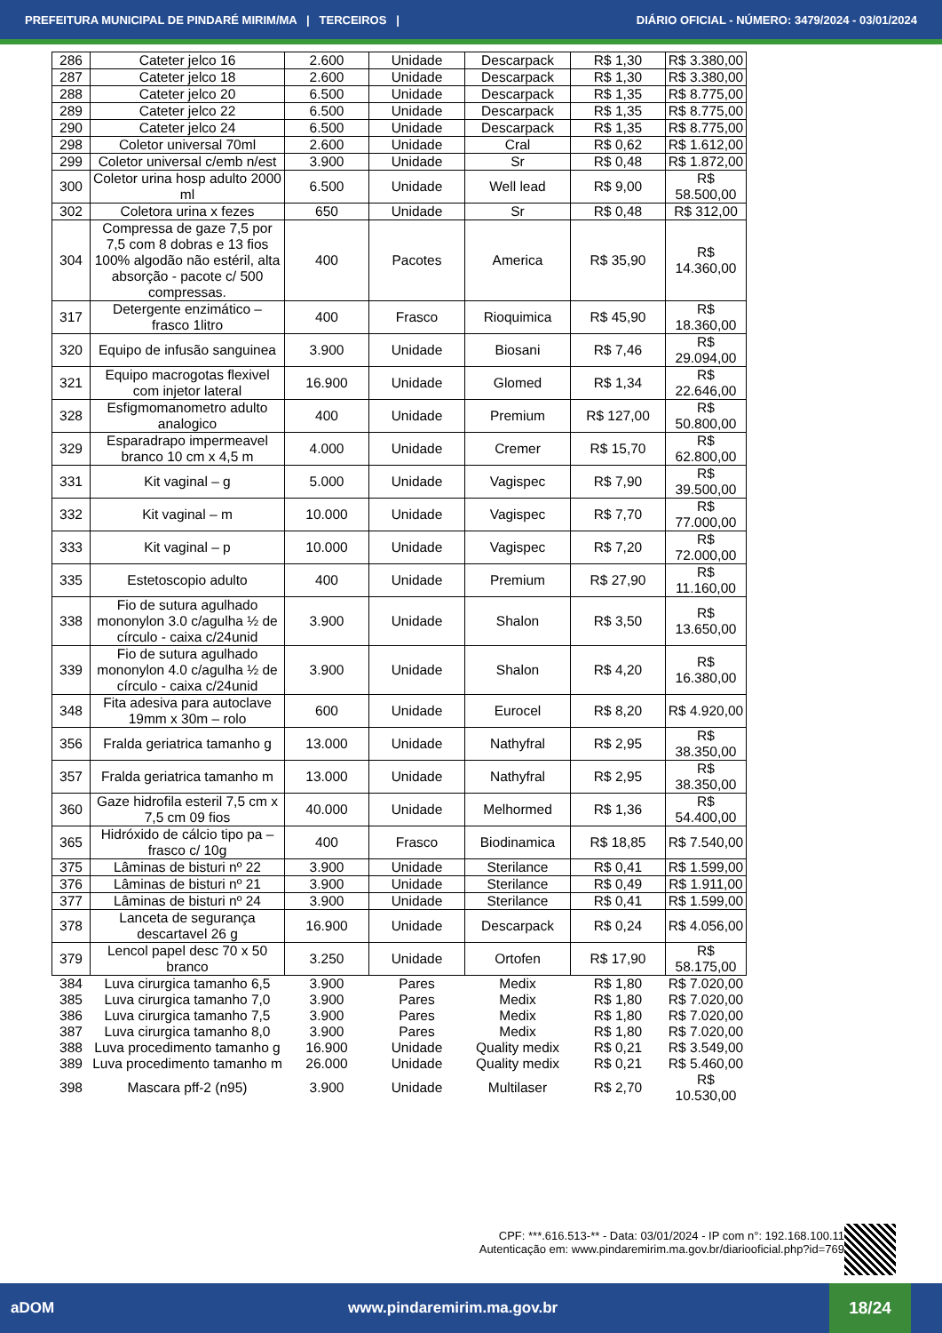PREFEITURA MUNICIPAL DE PINDARÉ MIRIM/MA | TERCEIROS | DIÁRIO OFICIAL - NÚMERO: 3479/2024 - 03/01/2024
| 286 | Cateter jelco 16 | 2.600 | Unidade | Descarpack | R$ 1,30 | R$ 3.380,00 |
| 287 | Cateter jelco 18 | 2.600 | Unidade | Descarpack | R$ 1,30 | R$ 3.380,00 |
| 288 | Cateter jelco 20 | 6.500 | Unidade | Descarpack | R$ 1,35 | R$ 8.775,00 |
| 289 | Cateter jelco 22 | 6.500 | Unidade | Descarpack | R$ 1,35 | R$ 8.775,00 |
| 290 | Cateter jelco 24 | 6.500 | Unidade | Descarpack | R$ 1,35 | R$ 8.775,00 |
| 298 | Coletor universal 70ml | 2.600 | Unidade | Cral | R$ 0,62 | R$ 1.612,00 |
| 299 | Coletor universal c/emb n/est | 3.900 | Unidade | Sr | R$ 0,48 | R$ 1.872,00 |
| 300 | Coletor urina hosp adulto 2000 ml | 6.500 | Unidade | Well lead | R$ 9,00 | R$ 58.500,00 |
| 302 | Coletora urina x fezes | 650 | Unidade | Sr | R$ 0,48 | R$ 312,00 |
| 304 | Compressa de gaze 7,5 por 7,5 com 8 dobras e 13 fios 100% algodão não estéril, alta absorção - pacote c/ 500 compressas. | 400 | Pacotes | America | R$ 35,90 | R$ 14.360,00 |
| 317 | Detergente enzimático – frasco 1litro | 400 | Frasco | Rioquimica | R$ 45,90 | R$ 18.360,00 |
| 320 | Equipo de infusão sanguinea | 3.900 | Unidade | Biosani | R$ 7,46 | R$ 29.094,00 |
| 321 | Equipo macrogotas flexivel com injetor lateral | 16.900 | Unidade | Glomed | R$ 1,34 | R$ 22.646,00 |
| 328 | Esfigmomanometro adulto analogico | 400 | Unidade | Premium | R$ 127,00 | R$ 50.800,00 |
| 329 | Esparadrapo impermeavel branco 10 cm x 4,5 m | 4.000 | Unidade | Cremer | R$ 15,70 | R$ 62.800,00 |
| 331 | Kit vaginal – g | 5.000 | Unidade | Vagispec | R$ 7,90 | R$ 39.500,00 |
| 332 | Kit vaginal – m | 10.000 | Unidade | Vagispec | R$ 7,70 | R$ 77.000,00 |
| 333 | Kit vaginal – p | 10.000 | Unidade | Vagispec | R$ 7,20 | R$ 72.000,00 |
| 335 | Estetoscopio adulto | 400 | Unidade | Premium | R$ 27,90 | R$ 11.160,00 |
| 338 | Fio de sutura agulhado mononylon 3.0 c/agulha ½ de círculo - caixa c/24unid | 3.900 | Unidade | Shalon | R$ 3,50 | R$ 13.650,00 |
| 339 | Fio de sutura agulhado mononylon 4.0 c/agulha ½ de círculo - caixa c/24unid | 3.900 | Unidade | Shalon | R$ 4,20 | R$ 16.380,00 |
| 348 | Fita adesiva para autoclave 19mm x 30m – rolo | 600 | Unidade | Eurocel | R$ 8,20 | R$ 4.920,00 |
| 356 | Fralda geriatrica tamanho g | 13.000 | Unidade | Nathyfral | R$ 2,95 | R$ 38.350,00 |
| 357 | Fralda geriatrica tamanho m | 13.000 | Unidade | Nathyfral | R$ 2,95 | R$ 38.350,00 |
| 360 | Gaze hidrofila esteril 7,5 cm x 7,5 cm 09 fios | 40.000 | Unidade | Melhormed | R$ 1,36 | R$ 54.400,00 |
| 365 | Hidróxido de cálcio tipo pa – frasco c/ 10g | 400 | Frasco | Biodinamica | R$ 18,85 | R$ 7.540,00 |
| 375 | Lâminas de bisturi nº 22 | 3.900 | Unidade | Sterilance | R$ 0,41 | R$ 1.599,00 |
| 376 | Lâminas de bisturi nº 21 | 3.900 | Unidade | Sterilance | R$ 0,49 | R$ 1.911,00 |
| 377 | Lâminas de bisturi nº 24 | 3.900 | Unidade | Sterilance | R$ 0,41 | R$ 1.599,00 |
| 378 | Lanceta de segurança descartavel 26 g | 16.900 | Unidade | Descarpack | R$ 0,24 | R$ 4.056,00 |
| 379 | Lencol papel desc 70 x 50 branco | 3.250 | Unidade | Ortofen | R$ 17,90 | R$ 58.175,00 |
| 384 | Luva cirurgica tamanho 6,5 | 3.900 | Pares | Medix | R$ 1,80 | R$ 7.020,00 |
| 385 | Luva cirurgica tamanho 7,0 | 3.900 | Pares | Medix | R$ 1,80 | R$ 7.020,00 |
| 386 | Luva cirurgica tamanho 7,5 | 3.900 | Pares | Medix | R$ 1,80 | R$ 7.020,00 |
| 387 | Luva cirurgica tamanho 8,0 | 3.900 | Pares | Medix | R$ 1,80 | R$ 7.020,00 |
| 388 | Luva procedimento tamanho g | 16.900 | Unidade | Quality medix | R$ 0,21 | R$ 3.549,00 |
| 389 | Luva procedimento tamanho m | 26.000 | Unidade | Quality medix | R$ 0,21 | R$ 5.460,00 |
| 398 | Mascara pff-2 (n95) | 3.900 | Unidade | Multilaser | R$ 2,70 | R$ 10.530,00 |
CPF: ***.616.513-** - Data: 03/01/2024 - IP com n°: 192.168.100.11
Autenticação em: www.pindaremirim.ma.gov.br/diariooficial.php?id=769
aDOM www.pindaremirim.ma.gov.br
18/24